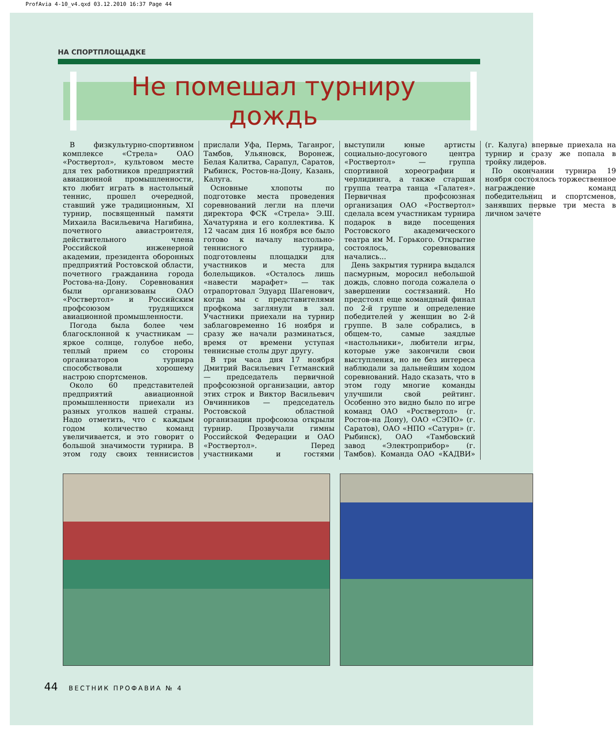ProfAvia 4-10_v4.qxd 03.12.2010 16:37 Page 44
НА СПОРТПЛОЩАДКЕ
Не помешал турниру дождь
В физкультурно-спортивном комплексе «Стрела» ОАО «Роствертол», культовом месте для тех работников предприятий авиационной промышленности, кто любит играть в настольный теннис, прошел очередной, ставший уже традиционным, XI турнир, посвященный памяти Михаила Васильевича Нагибина, почетного авиастроителя, действительного члена Российской инженерной академии, президента оборонных предприятий Ростовской области, почетного гражданина города Ростова-на-Дону. Соревнования были организованы ОАО «Роствертол» и Российским профсоюзом трудящихся авиационной промышленности.
Погода была более чем благосклонной к участникам — яркое солнце, голубое небо, теплый прием со стороны организаторов турнира способствовали хорошему настрою спортсменов.
Около 60 представителей предприятий авиационной промышленности приехали из разных уголков нашей страны. Надо отметить, что с каждым годом количество команд увеличивается, и это говорит о большой значимости турнира. В этом году своих теннисистов прислали Уфа, Пермь, Таганрог, Тамбов, Ульяновск, Воронеж, Белая Калитва, Сарапул, Саратов, Рыбинск, Ростов-на-Дону, Казань, Калуга.
Основные хлопоты по подготовке места проведения соревнований легли на плечи директора ФСК «Стрела» Э.Ш. Хачатуряна и его коллектива. К 12 часам дня 16 ноября все было готово к началу настольно-теннисного турнира, подготовлены площадки для участников и места для болельщиков. «Осталось лишь «навести марафет» — так отрапортовал Эдуард Шагенович, когда мы с представителями профкома заглянули в зал. Участники приехали на турнир заблаговременно 16 ноября и сразу же начали разминаться, время от времени уступая теннисные столы друг другу.
В три часа дня 17 ноября Дмитрий Васильевич Гетманский — председатель первичной профсоюзной организации, автор этих строк и Виктор Васильевич Овчинников — председатель Ростовской областной организации профсоюза открыли турнир. Прозвучали гимны Российской Федерации и ОАО «Роствертол». Перед участниками и гостями выступили юные артисты социально-досугового центра «Роствертол» — группа спортивной хореографии и черлидинга, а также старшая группа театра танца «Галатея». Первичная профсоюзная организация ОАО «Роствертол» сделала всем участникам турнира подарок в виде посещения Ростовского академического театра им М. Горького. Открытие состоялось, соревнования начались...
День закрытия турнира выдался пасмурным, моросил небольшой дождь, словно погода сожалела о завершении состязаний. Но предстоял еще командный финал по 2-й группе и определение победителей у женщин во 2-й группе. В зале собрались, в общем-то, самые заядлые «настольники», любители игры, которые уже закончили свои выступления, но не без интереса наблюдали за дальнейшим ходом соревнований. Надо сказать, что в этом году многие команды улучшили свой рейтинг. Особенно это видно было по игре команд ОАО «Роствертол» (г. Ростов-на Дону), ОАО «СЭПО» (г. Саратов), ОАО «НПО «Сатурн» (г. Рыбинск), ОАО «Тамбовский завод «Электроприбор» (г. Тамбов). Команда ОАО «КАДВИ» (г. Калуга) впервые приехала на турнир и сразу же попала в тройку лидеров.
По окончании турнира 19 ноября состоялось торжественное награждение команд победительниц и спортсменов, занявших первые три места в личном зачете
44 ВЕСТНИК ПРОФАВИА № 4